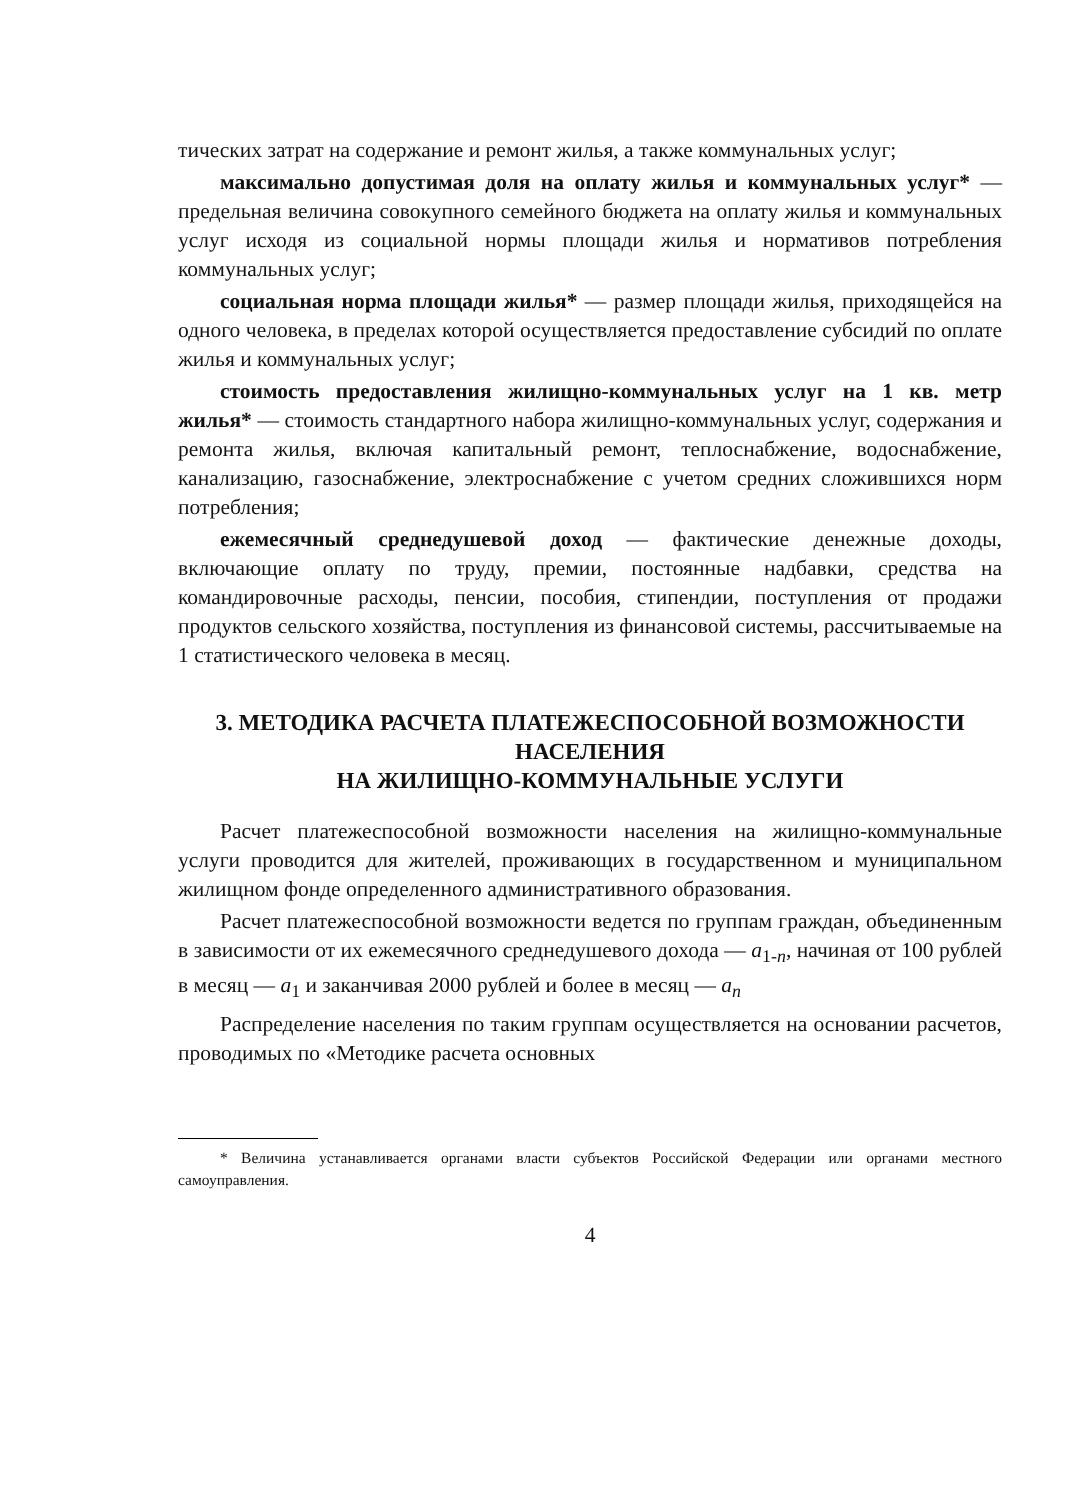тических затрат на содержание и ремонт жилья, а также коммунальных услуг;
максимально допустимая доля на оплату жилья и коммунальных услуг* — предельная величина совокупного семейного бюджета на оплату жилья и коммунальных услуг исходя из социальной нормы площади жилья и нормативов потребления коммунальных услуг;
социальная норма площади жилья* — размер площади жилья, приходящейся на одного человека, в пределах которой осуществляется предоставление субсидий по оплате жилья и коммунальных услуг;
стоимость предоставления жилищно-коммунальных услуг на 1 кв. метр жилья* — стоимость стандартного набора жилищно-коммунальных услуг, содержания и ремонта жилья, включая капитальный ремонт, теплоснабжение, водоснабжение, канализацию, газоснабжение, электроснабжение с учетом средних сложившихся норм потребления;
ежемесячный среднедушевой доход — фактические денежные доходы, включающие оплату по труду, премии, постоянные надбавки, средства на командировочные расходы, пенсии, пособия, стипендии, поступления от продажи продуктов сельского хозяйства, поступления из финансовой системы, рассчитываемые на 1 статистического человека в месяц.
3. МЕТОДИКА РАСЧЕТА ПЛАТЕЖЕСПОСОБНОЙ ВОЗМОЖНОСТИ НАСЕЛЕНИЯ
НА ЖИЛИЩНО-КОММУНАЛЬНЫЕ УСЛУГИ
Расчет платежеспособной возможности населения на жилищно-коммунальные услуги проводится для жителей, проживающих в государственном и муниципальном жилищном фонде определенного административного образования.
Расчет платежеспособной возможности ведется по группам граждан, объединенным в зависимости от их ежемесячного среднедушевого дохода — a<sub>1-n</sub>, начиная от 100 рублей в месяц — a<sub>1</sub> и заканчивая 2000 рублей и более в месяц — a<sub>n</sub>
Распределение населения по таким группам осуществляется на основании расчетов, проводимых по «Методике расчета основных
* Величина устанавливается органами власти субъектов Российской Федерации или органами местного самоуправления.
4